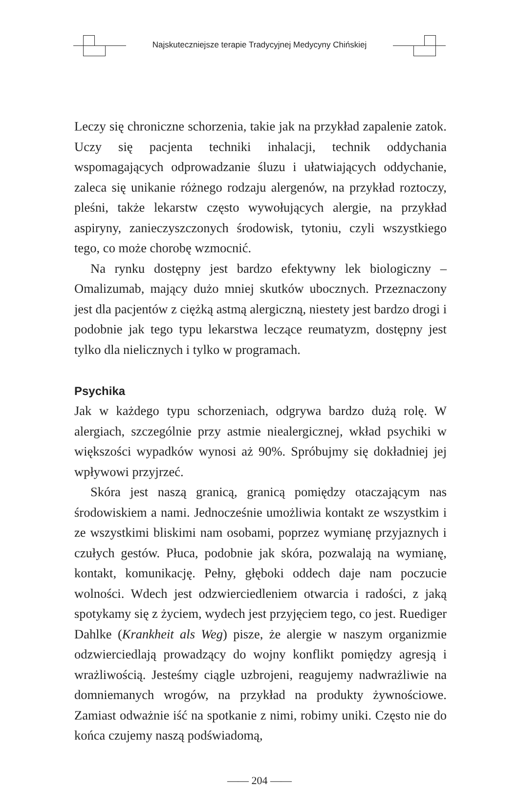Najskuteczniejsze terapie Tradycyjnej Medycyny Chińskiej
Leczy się chroniczne schorzenia, takie jak na przykład zapalenie zatok. Uczy się pacjenta techniki inhalacji, technik oddychania wspomagających odprowadzanie śluzu i ułatwiających oddychanie, zaleca się unikanie różnego rodzaju alergenów, na przykład roztoczy, pleśni, także lekarstw często wywołujących alergie, na przykład aspiryny, zanieczyszczonych środowisk, tytoniu, czyli wszystkiego tego, co może chorobę wzmocnić.
Na rynku dostępny jest bardzo efektywny lek biologiczny – Omalizumab, mający dużo mniej skutków ubocznych. Przeznaczony jest dla pacjentów z ciężką astmą alergiczną, niestety jest bardzo drogi i podobnie jak tego typu lekarstwa leczące reumatyzm, dostępny jest tylko dla nielicznych i tylko w programach.
Psychika
Jak w każdego typu schorzeniach, odgrywa bardzo dużą rolę. W alergiach, szczególnie przy astmie niealergicznej, wkład psychiki w większości wypadków wynosi aż 90%. Spróbujmy się dokładniej jej wpływowi przyjrzeć.
Skóra jest naszą granicą, granicą pomiędzy otaczającym nas środowiskiem a nami. Jednocześnie umożliwia kontakt ze wszystkim i ze wszystkimi bliskimi nam osobami, poprzez wymianę przyjaznych i czułych gestów. Płuca, podobnie jak skóra, pozwalają na wymianę, kontakt, komunikację. Pełny, głęboki oddech daje nam poczucie wolności. Wdech jest odzwierciedleniem otwarcia i radości, z jaką spotykamy się z życiem, wydech jest przyjęciem tego, co jest. Ruediger Dahlke (Krankheit als Weg) pisze, że alergie w naszym organizmie odzwierciedlają prowadzący do wojny konflikt pomiędzy agresją i wrażliwością. Jesteśmy ciągle uzbrojeni, reagujemy nadwrażliwie na domniemanych wrogów, na przykład na produkty żywnościowe. Zamiast odważnie iść na spotkanie z nimi, robimy uniki. Często nie do końca czujemy naszą podświadomą,
—— 204 ——